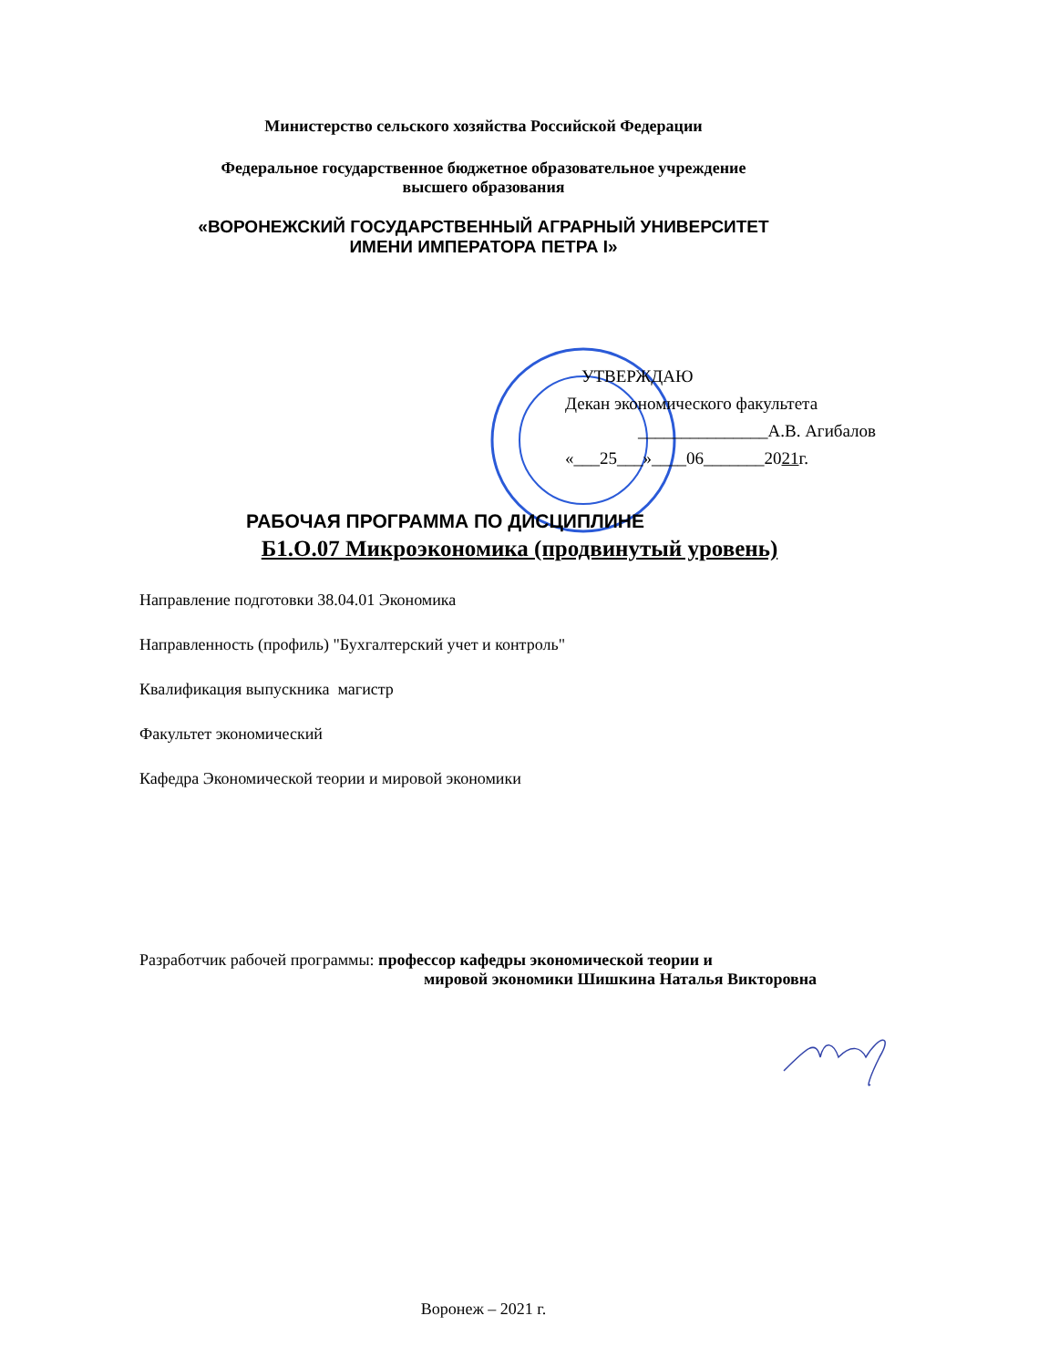Министерство сельского хозяйства Российской Федерации
Федеральное государственное бюджетное образовательное учреждение
высшего образования
«ВОРОНЕЖСКИЙ ГОСУДАРСТВЕННЫЙ АГРАРНЫЙ УНИВЕРСИТЕТ
ИМЕНИ ИМПЕРАТОРА ПЕТРА I»
УТВЕРЖДАЮ
Декан экономического факультета
_______________А.В. Агибалов
«___25___»____06_______2021г.
РАБОЧАЯ ПРОГРАММА ПО ДИСЦИПЛИНЕ
Б1.О.07 Микроэкономика (продвинутый уровень)
Направление подготовки 38.04.01 Экономика
Направленность (профиль) "Бухгалтерский учет и контроль"
Квалификация выпускника магистр
Факультет экономический
Кафедра Экономической теории и мировой экономики
Разработчик рабочей программы: профессор кафедры экономической теории и
мировой экономики Шишкина Наталья Викторовна
Воронеж – 2021 г.